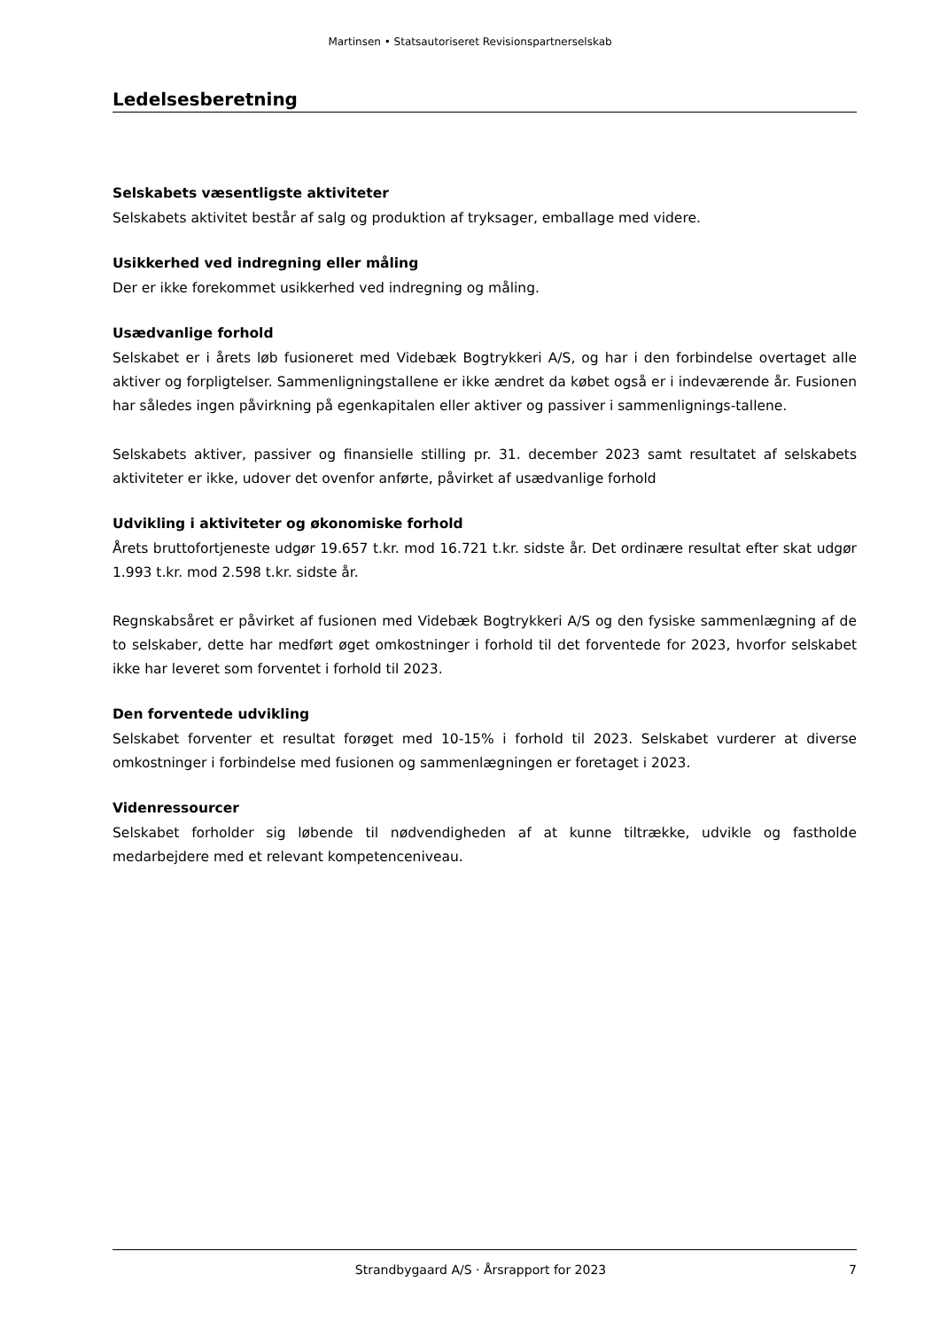Martinsen • Statsautoriseret Revisionspartnerselskab
Ledelsesberetning
Selskabets væsentligste aktiviteter
Selskabets aktivitet består af salg og produktion af tryksager, emballage med videre.
Usikkerhed ved indregning eller måling
Der er ikke forekommet usikkerhed ved indregning og måling.
Usædvanlige forhold
Selskabet er i årets løb fusioneret med Videbæk Bogtrykkeri A/S, og har i den forbindelse overtaget alle aktiver og forpligtelser. Sammenligningstallene er ikke ændret da købet også er i indeværende år. Fusionen har således ingen påvirkning på egenkapitalen eller aktiver og passiver i sammenlignings-tallene.
Selskabets aktiver, passiver og finansielle stilling pr. 31. december 2023 samt resultatet af selskabets aktiviteter er ikke, udover det ovenfor anførte, påvirket af usædvanlige forhold
Udvikling i aktiviteter og økonomiske forhold
Årets bruttofortjeneste udgør 19.657 t.kr. mod 16.721 t.kr. sidste år. Det ordinære resultat efter skat udgør 1.993 t.kr. mod 2.598 t.kr. sidste år.
Regnskabsåret er påvirket af fusionen med Videbæk Bogtrykkeri A/S og den fysiske sammenlægning af de to selskaber, dette har medført øget omkostninger i forhold til det forventede for 2023, hvorfor selskabet ikke har leveret som forventet i forhold til 2023.
Den forventede udvikling
Selskabet forventer et resultat forøget med 10-15% i forhold til 2023. Selskabet vurderer at diverse omkostninger i forbindelse med fusionen og sammenlægningen er foretaget i 2023.
Videnressourcer
Selskabet forholder sig løbende til nødvendigheden af at kunne tiltrække, udvikle og fastholde medarbejdere med et relevant kompetenceniveau.
Strandbygaard A/S · Årsrapport for 2023 7